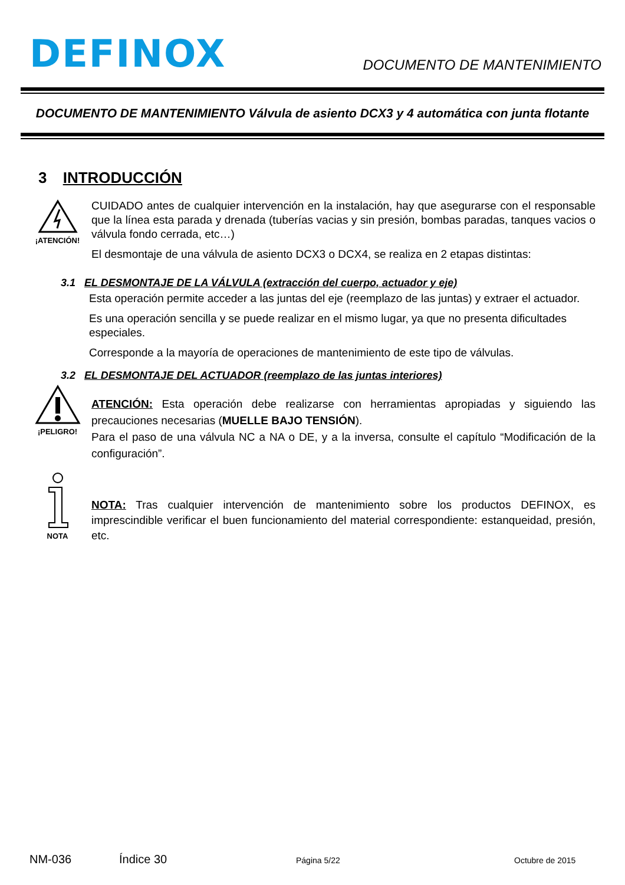DEFINOX
DOCUMENTO DE MANTENIMIENTO
DOCUMENTO DE MANTENIMIENTO Válvula de asiento DCX3 y 4 automática con junta flotante
3 INTRODUCCIÓN
¡ATENCIÓN!
CUIDADO antes de cualquier intervención en la instalación, hay que asegurarse con el responsable que la línea esta parada y drenada (tuberías vacias y sin presión, bombas paradas, tanques vacios o válvula fondo cerrada, etc…)
El desmontaje de una válvula de asiento DCX3 o DCX4, se realiza en 2 etapas distintas:
3.1 EL DESMONTAJE DE LA VÁLVULA (extracción del cuerpo, actuador y eje)
Esta operación permite acceder a las juntas del eje (reemplazo de las juntas) y extraer el actuador.
Es una operación sencilla y se puede realizar en el mismo lugar, ya que no presenta dificultades especiales.
Corresponde a la mayoría de operaciones de mantenimiento de este tipo de válvulas.
3.2 EL DESMONTAJE DEL ACTUADOR (reemplazo de las juntas interiores)
¡PELIGRO!
ATENCIÓN: Esta operación debe realizarse con herramientas apropiadas y siguiendo las precauciones necesarias (MUELLE BAJO TENSIÓN).
Para el paso de una válvula NC a NA o DE, y a la inversa, consulte el capítulo “Modificación de la configuración”.
NOTA
NOTA: Tras cualquier intervención de mantenimiento sobre los productos DEFINOX, es imprescindible verificar el buen funcionamiento del material correspondiente: estanqueidad, presión, etc.
NM-036 Índice 30 Página 5/22 Octubre de 2015